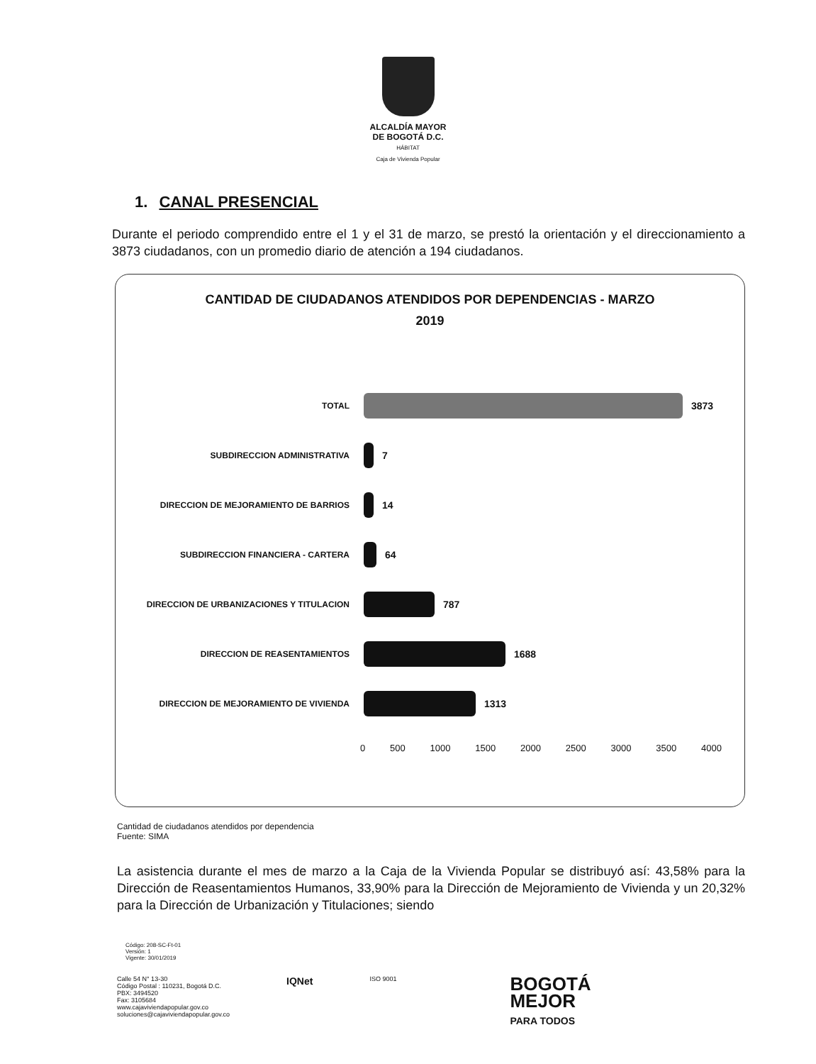ALCALDÍA MAYOR
DE BOGOTÁ D.C.
HÁBITAT
Caja de Vivienda Popular
1. CANAL PRESENCIAL
Durante el periodo comprendido entre el 1 y el 31 de marzo, se prestó la orientación y el direccionamiento a 3873 ciudadanos, con un promedio diario de atención a 194 ciudadanos.
CANTIDAD DE CIUDADANOS ATENDIDOS POR DEPENDENCIAS - MARZO
2019
TOTAL
3873
SUBDIRECCION ADMINISTRATIVA
7
DIRECCION DE MEJORAMIENTO DE BARRIOS
14
SUBDIRECCION FINANCIERA - CARTERA
64
DIRECCION DE URBANIZACIONES Y TITULACION
787
DIRECCION DE REASENTAMIENTOS
1688
DIRECCION DE MEJORAMIENTO DE VIVIENDA
1313
0 500 1000 1500 2000 2500 3000 3500 4000
Cantidad de ciudadanos atendidos por dependencia
Fuente: SIMA
La asistencia durante el mes de marzo a la Caja de la Vivienda Popular se distribuyó así: 43,58% para la Dirección de Reasentamientos Humanos, 33,90% para la Dirección de Mejoramiento de Vivienda y un 20,32% para la Dirección de Urbanización y Titulaciones; siendo
Código: 208-SC-Ft-01
Versión: 1
Vigente: 30/01/2019
Calle 54 N° 13-30
Código Postal : 110231, Bogotá D.C.
PBX: 3494520
Fax: 3105684
www.cajaviviendapopular.gov.co
soluciones@cajaviviendapopular.gov.co
IQNet
ISO 9001
BOGOTÁ
MEJOR
PARA TODOS